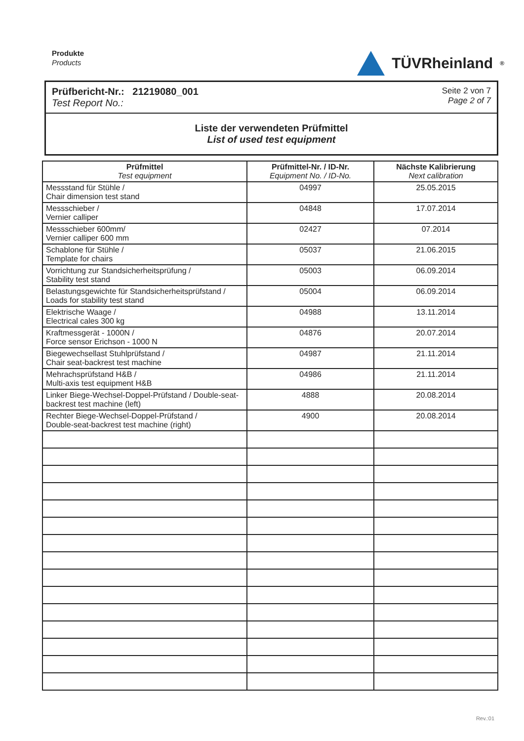Produkte
Products
TÜVRheinland<sup>®</sup>
Prüfbericht-Nr.: 21219080_001
Test Report No.:
Seite 2 von 7
Page 2 of 7
Liste der verwendeten Prüfmittel
List of used test equipment
| Prüfmittel Test equipment | Prüfmittel-Nr. / ID-Nr. Equipment No. / ID-No. | Nächste Kalibrierung Next calibration |
| --- | --- | --- |
| Messstand für Stühle / Chair dimension test stand | 04997 | 25.05.2015 |
| Messschieber / Vernier calliper | 04848 | 17.07.2014 |
| Messschieber 600mm/ Vernier calliper 600 mm | 02427 | 07.2014 |
| Schablone für Stühle / Template for chairs | 05037 | 21.06.2015 |
| Vorrichtung zur Standsicherheitsprüfung / Stability test stand | 05003 | 06.09.2014 |
| Belastungsgewichte für Standsicherheitsprüfstand / Loads for stability test stand | 05004 | 06.09.2014 |
| Elektrische Waage / Electrical cales 300 kg | 04988 | 13.11.2014 |
| Kraftmessgerät - 1000N / Force sensor Erichson - 1000 N | 04876 | 20.07.2014 |
| Biegewechsellast Stuhlprüfstand / Chair seat-backrest test machine | 04987 | 21.11.2014 |
| Mehrachsprüfstand H&B / Multi-axis test equipment H&B | 04986 | 21.11.2014 |
| Linker Biege-Wechsel-Doppel-Prüfstand / Double-seat-backrest test machine (left) | 4888 | 20.08.2014 |
| Rechter Biege-Wechsel-Doppel-Prüfstand / Double-seat-backrest test machine (right) | 4900 | 20.08.2014 |
Rev.:01